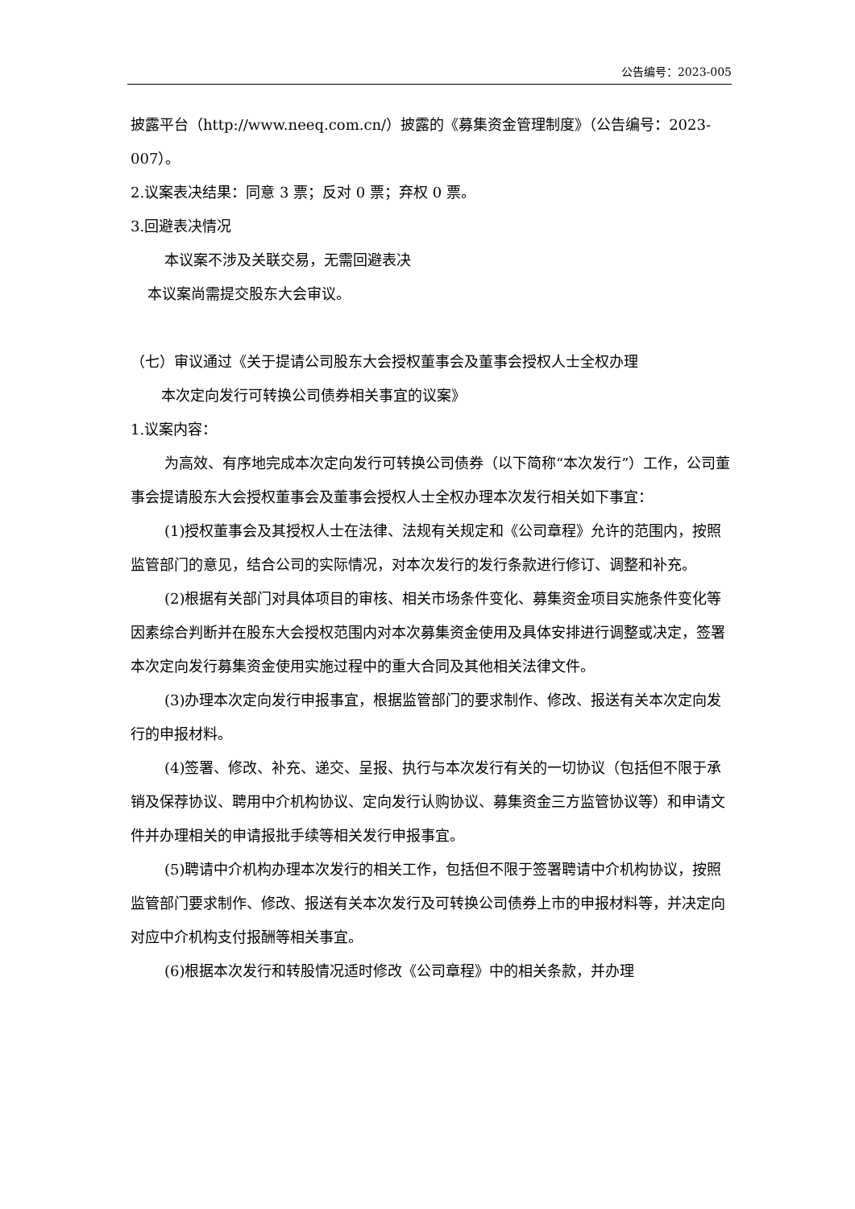公告编号：2023-005
披露平台（http://www.neeq.com.cn/）披露的《募集资金管理制度》（公告编号：2023-007）。
2.议案表决结果：同意 3 票；反对 0 票；弃权 0 票。
3.回避表决情况
本议案不涉及关联交易，无需回避表决
本议案尚需提交股东大会审议。
（七）审议通过《关于提请公司股东大会授权董事会及董事会授权人士全权办理
本次定向发行可转换公司债券相关事宜的议案》
1.议案内容：
为高效、有序地完成本次定向发行可转换公司债券（以下简称“本次发行”）工作，公司董事会提请股东大会授权董事会及董事会授权人士全权办理本次发行相关如下事宜：
(1)授权董事会及其授权人士在法律、法规有关规定和《公司章程》允许的范围内，按照监管部门的意见，结合公司的实际情况，对本次发行的发行条款进行修订、调整和补充。
(2)根据有关部门对具体项目的审核、相关市场条件变化、募集资金项目实施条件变化等因素综合判断并在股东大会授权范围内对本次募集资金使用及具体安排进行调整或决定，签署本次定向发行募集资金使用实施过程中的重大合同及其他相关法律文件。
(3)办理本次定向发行申报事宜，根据监管部门的要求制作、修改、报送有关本次定向发行的申报材料。
(4)签署、修改、补充、递交、呈报、执行与本次发行有关的一切协议（包括但不限于承销及保荐协议、聘用中介机构协议、定向发行认购协议、募集资金三方监管协议等）和申请文件并办理相关的申请报批手续等相关发行申报事宜。
(5)聘请中介机构办理本次发行的相关工作，包括但不限于签署聘请中介机构协议，按照监管部门要求制作、修改、报送有关本次发行及可转换公司债券上市的申报材料等，并决定向对应中介机构支付报酬等相关事宜。
(6)根据本次发行和转股情况适时修改《公司章程》中的相关条款，并办理